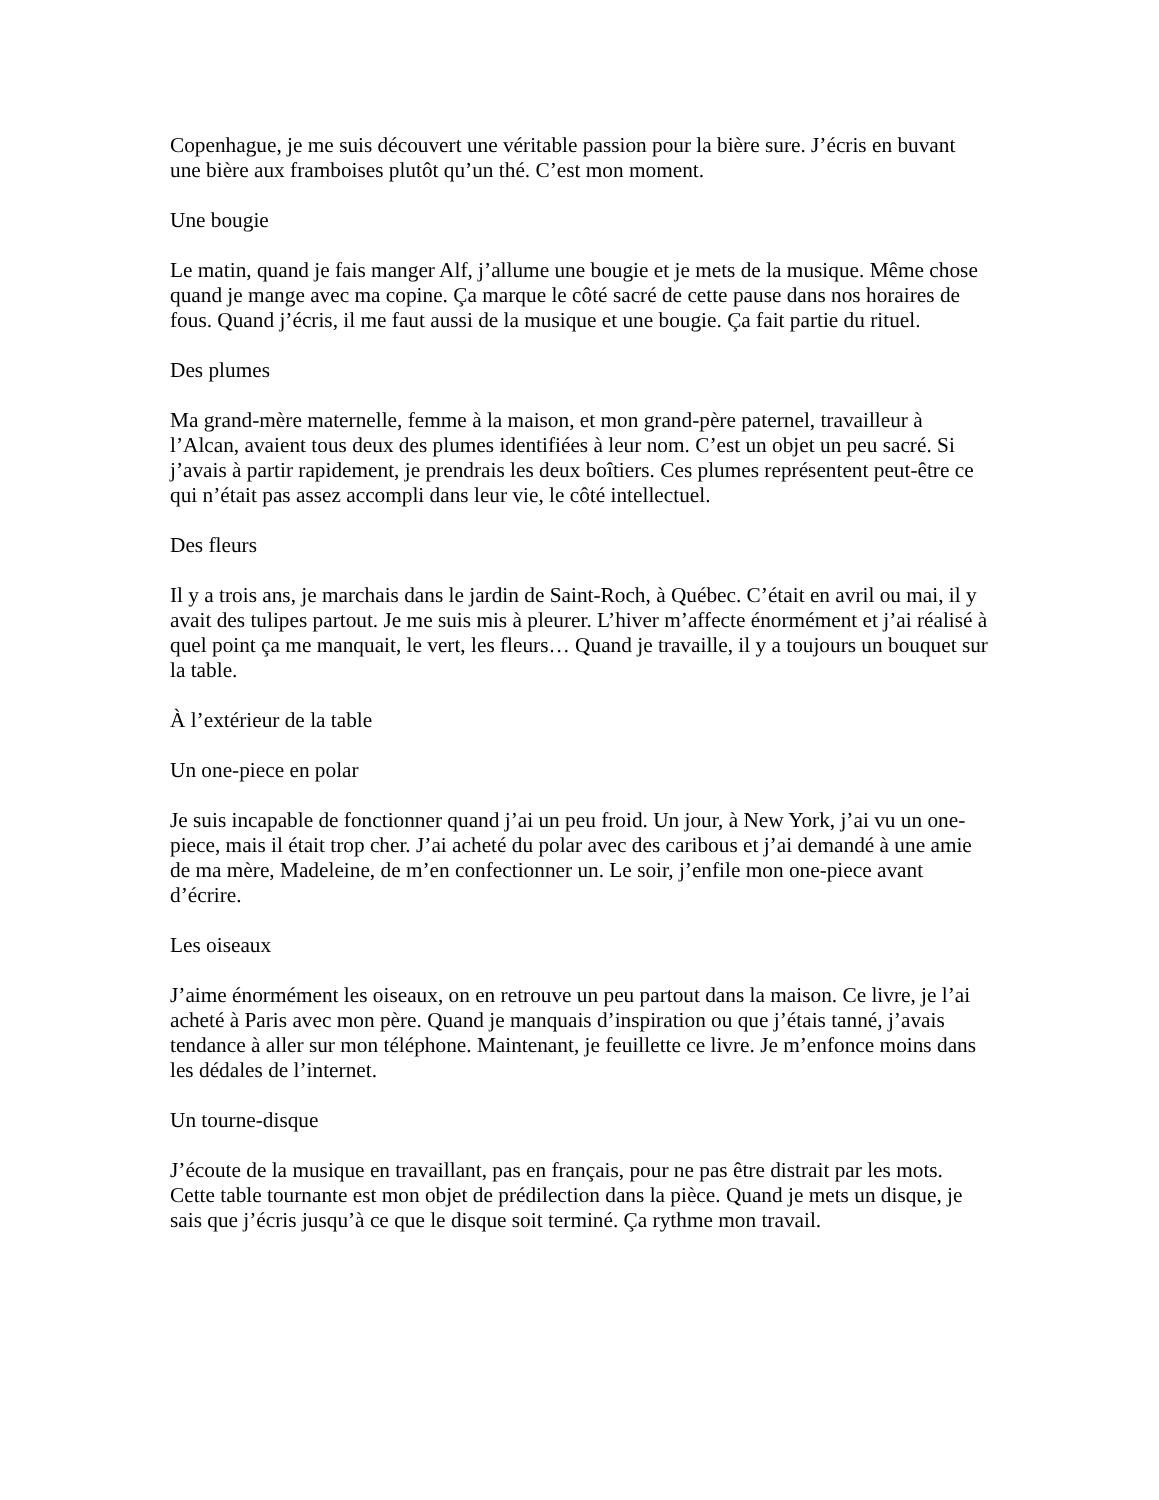Copenhague, je me suis découvert une véritable passion pour la bière sure. J’écris en buvant une bière aux framboises plutôt qu’un thé. C’est mon moment.
Une bougie
Le matin, quand je fais manger Alf, j’allume une bougie et je mets de la musique. Même chose quand je mange avec ma copine. Ça marque le côté sacré de cette pause dans nos horaires de fous. Quand j’écris, il me faut aussi de la musique et une bougie. Ça fait partie du rituel.
Des plumes
Ma grand-mère maternelle, femme à la maison, et mon grand-père paternel, travailleur à l’Alcan, avaient tous deux des plumes identifiées à leur nom. C’est un objet un peu sacré. Si j’avais à partir rapidement, je prendrais les deux boîtiers. Ces plumes représentent peut-être ce qui n’était pas assez accompli dans leur vie, le côté intellectuel.
Des fleurs
Il y a trois ans, je marchais dans le jardin de Saint-Roch, à Québec. C’était en avril ou mai, il y avait des tulipes partout. Je me suis mis à pleurer. L’hiver m’affecte énormément et j’ai réalisé à quel point ça me manquait, le vert, les fleurs… Quand je travaille, il y a toujours un bouquet sur la table.
À l’extérieur de la table
Un one-piece en polar
Je suis incapable de fonctionner quand j’ai un peu froid. Un jour, à New York, j’ai vu un one-piece, mais il était trop cher. J’ai acheté du polar avec des caribous et j’ai demandé à une amie de ma mère, Madeleine, de m’en confectionner un. Le soir, j’enfile mon one-piece avant d’écrire.
Les oiseaux
J’aime énormément les oiseaux, on en retrouve un peu partout dans la maison. Ce livre, je l’ai acheté à Paris avec mon père. Quand je manquais d’inspiration ou que j’étais tanné, j’avais tendance à aller sur mon téléphone. Maintenant, je feuillette ce livre. Je m’enfonce moins dans les dédales de l’internet.
Un tourne-disque
J’écoute de la musique en travaillant, pas en français, pour ne pas être distrait par les mots. Cette table tournante est mon objet de prédilection dans la pièce. Quand je mets un disque, je sais que j’écris jusqu’à ce que le disque soit terminé. Ça rythme mon travail.